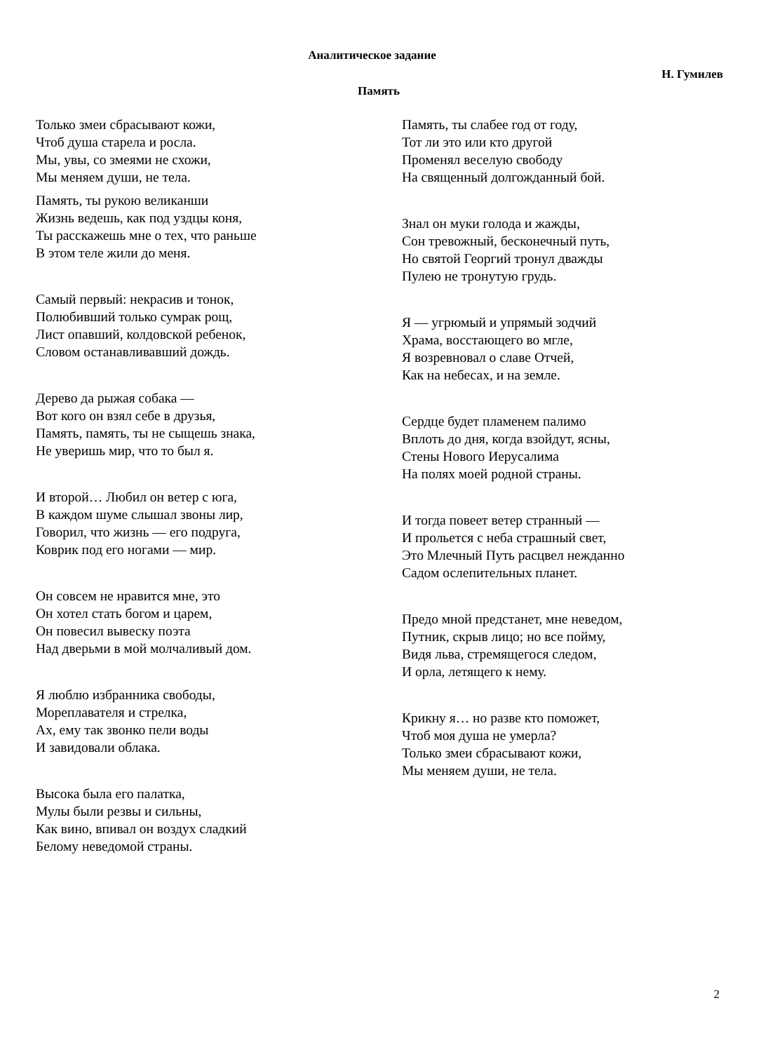Аналитическое задание
Н. Гумилев
Память
Только змеи сбрасывают кожи,
Чтоб душа старела и росла.
Мы, увы, со змеями не схожи,
Мы меняем души, не тела.
Память, ты рукою великанши
Жизнь ведешь, как под уздцы коня,
Ты расскажешь мне о тех, что раньше
В этом теле жили до меня.
Самый первый: некрасив и тонок,
Полюбивший только сумрак рощ,
Лист опавший, колдовской ребенок,
Словом останавливавший дождь.
Дерево да рыжая собака —
Вот кого он взял себе в друзья,
Память, память, ты не сыщешь знака,
Не уверишь мир, что то был я.
И второй… Любил он ветер с юга,
В каждом шуме слышал звоны лир,
Говорил, что жизнь — его подруга,
Коврик под его ногами — мир.
Он совсем не нравится мне, это
Он хотел стать богом и царем,
Он повесил вывеску поэта
Над дверьми в мой молчаливый дом.
Я люблю избранника свободы,
Мореплавателя и стрелка,
Ах, ему так звонко пели воды
И завидовали облака.
Высока была его палатка,
Мулы были резвы и сильны,
Как вино, впивал он воздух сладкий
Белому неведомой страны.
Память, ты слабее год от году,
Тот ли это или кто другой
Променял веселую свободу
На священный долгожданный бой.
Знал он муки голода и жажды,
Сон тревожный, бесконечный путь,
Но святой Георгий тронул дважды
Пулею не тронутую грудь.
Я — угрюмый и упрямый зодчий
Храма, восстающего во мгле,
Я возревновал о славе Отчей,
Как на небесах, и на земле.
Сердце будет пламенем палимо
Вплоть до дня, когда взойдут, ясны,
Стены Нового Иерусалима
На полях моей родной страны.
И тогда повеет ветер странный —
И прольется с неба страшный свет,
Это Млечный Путь расцвел нежданно
Садом ослепительных планет.
Предо мной предстанет, мне неведом,
Путник, скрыв лицо; но все пойму,
Видя льва, стремящегося следом,
И орла, летящего к нему.
Крикну я… но разве кто поможет,
Чтоб моя душа не умерла?
Только змеи сбрасывают кожи,
Мы меняем души, не тела.
2